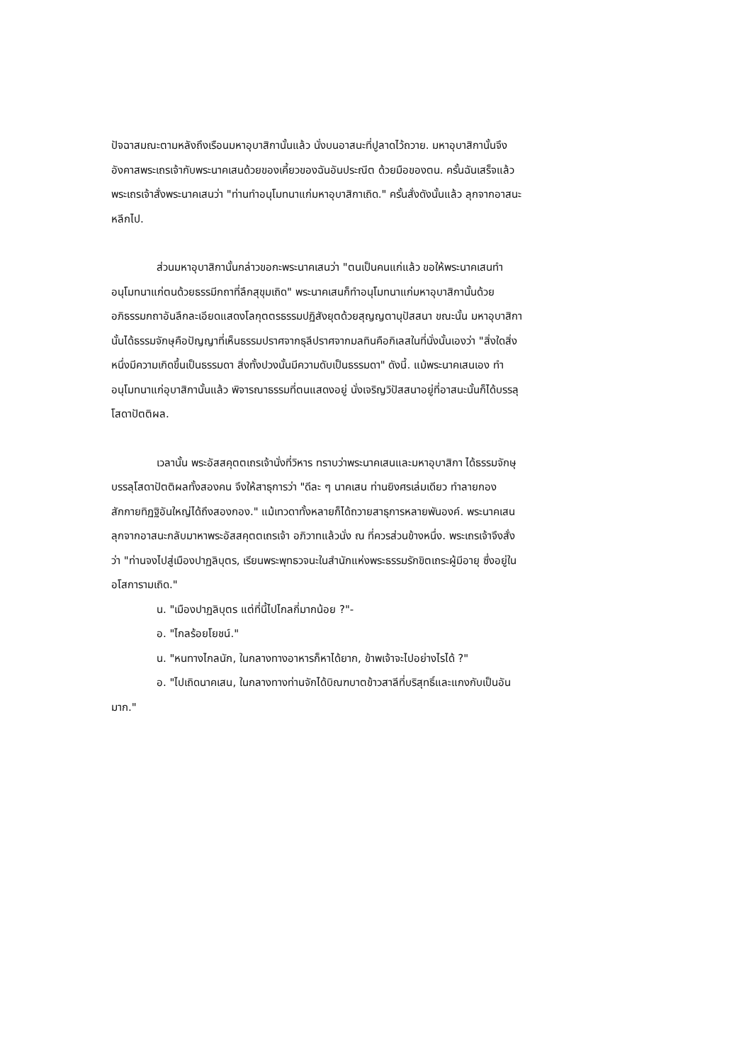ปัจฉาสมณะตามหลังถึงเรือนมหาอุบาสิกานั้นแล้ว นั่งบนอาสนะที่ปูลาดไว้ถวาย. มหาอุบาสิกานั้นจึงอังคาสพระเถรเจ้ากับพระนาคเสนด้วยของเคี้ยวของฉันอันประณีต ด้วยมือของตน. ครั้นฉันเสร็จแล้ว พระเถรเจ้าสั่งพระนาคเสนว่า "ท่านทำอนุโมทนาแก่มหาอุบาสิกาเถิด." ครั้นสั่งดังนั้นแล้ว ลุกจากอาสนะหลีกไป.
ส่วนมหาอุบาสิกานั้นกล่าวขอกะพระนาคเสนว่า "ตนเป็นคนแก่แล้ว ขอให้พระนาคเสนทำอนุโมทนาแก่ตนด้วยธรรมีกถาที่ลึกสุขุมเถิด" พระนาคเสนก็ทำอนุโมทนาแก่มหาอุบาสิกานั้นด้วยอภิธรรมกถาอันลึกละเอียดแสดงโลกุตตรธรรมปฏิสังยุตด้วยสุญญตานุปัสสนา ขณะนั้น มหาอุบาสิกานั้นได้ธรรมจักษุคือปัญญาที่เห็นธรรมปราศจากธุลีปราศจากมลทินคือกิเลสในที่นั่งนั้นเองว่า "สิ่งใดสิ่งหนึ่งมีความเกิดขึ้นเป็นธรรมดา สิ่งทั้งปวงนั้นมีความดับเป็นธรรมดา" ดังนี้. แม้พระนาคเสนเอง ทำอนุโมทนาแก่อุบาสิกานั้นแล้ว พิจารณาธรรมที่ตนแสดงอยู่ นั่งเจริญวิปัสสนาอยู่ที่อาสนะนั้นก็ได้บรรลุโสดาปัตติผล.
เวลานั้น พระอัสสคุตตเถรเจ้านั่งที่วิหาร ทราบว่าพระนาคเสนและมหาอุบาสิกา ได้ธรรมจักษุบรรลุโสดาปัตติผลทั้งสองคน จึงให้สาธุการว่า "ดีละ ๆ นาคเสน ท่านยิงศรเล่มเดียว ทำลายกองสักกายทิฏฐิอันใหญ่ได้ถึงสองกอง." แม้เทวดาทั้งหลายก็ได้ถวายสาธุการหลายพันองค์. พระนาคเสนลุกจากอาสนะกลับมาหาพระอัสสคุตตเถรเจ้า อภิวาทแล้วนั่ง ณ ที่ควรส่วนข้างหนึ่ง. พระเถรเจ้าจึงสั่งว่า "ท่านจงไปสู่เมืองปาฏลิบุตร, เรียนพระพุทธวจนะในสำนักแห่งพระธรรมรักขิตเถระผู้มีอายุ ซึ่งอยู่ในอโสการามเถิด."
น. "เมืองปาฏลิบุตร แต่ที่นี้ไปไกลกี่มากน้อย ?"-
อ. "ไกลร้อยโยชน์."
น. "หนทางไกลนัก, ในกลางทางอาหารก็หาได้ยาก, ข้าพเจ้าจะไปอย่างไรได้ ?"
อ. "ไปเถิดนาคเสน, ในกลางทางท่านจักได้บิณฑบาตข้าวสาลีที่บริสุทธิ์และแกงกับเป็นอันมาก."